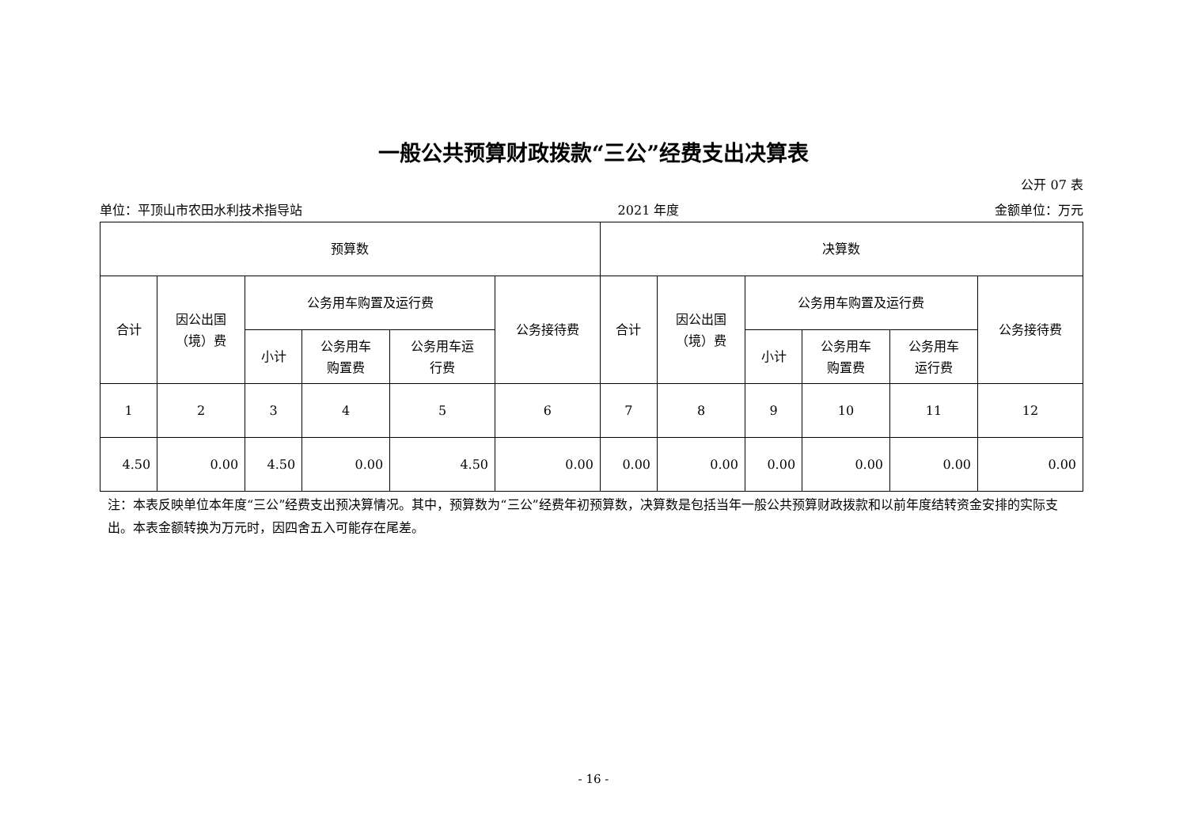一般公共预算财政拨款“三公”经费支出决算表
公开 07 表
单位：平顶山市农田水利技术指导站 2021 年度 金额单位：万元
| 预算数 | | | | | | 决算数 | | | | | |
| --- | --- | --- | --- | --- | --- | --- | --- | --- | --- | --- | --- |
| 合计 | 因公出国 （境）费 | 公务用车购置及运行费 | | | 公务接待费 | 合计 | 因公出国 （境）费 | 公务用车购置及运行费 | | | 公务接待费 |
| | | 小计 | 公务用车 购置费 | 公务用车运 行费 | | | | 小计 | 公务用车 购置费 | 公务用车 运行费 | |
| 1 | 2 | 3 | 4 | 5 | 6 | 7 | 8 | 9 | 10 | 11 | 12 |
| 4.50 | 0.00 | 4.50 | 0.00 | 4.50 | 0.00 | 0.00 | 0.00 | 0.00 | 0.00 | 0.00 | 0.00 |
注：本表反映单位本年度“三公”经费支出预决算情况。其中，预算数为“三公”经费年初预算数，决算数是包括当年一般公共预算财政拨款和以前年度结转资金安排的实际支出。本表金额转换为万元时，因四舍五入可能存在尾差。
- 16 -